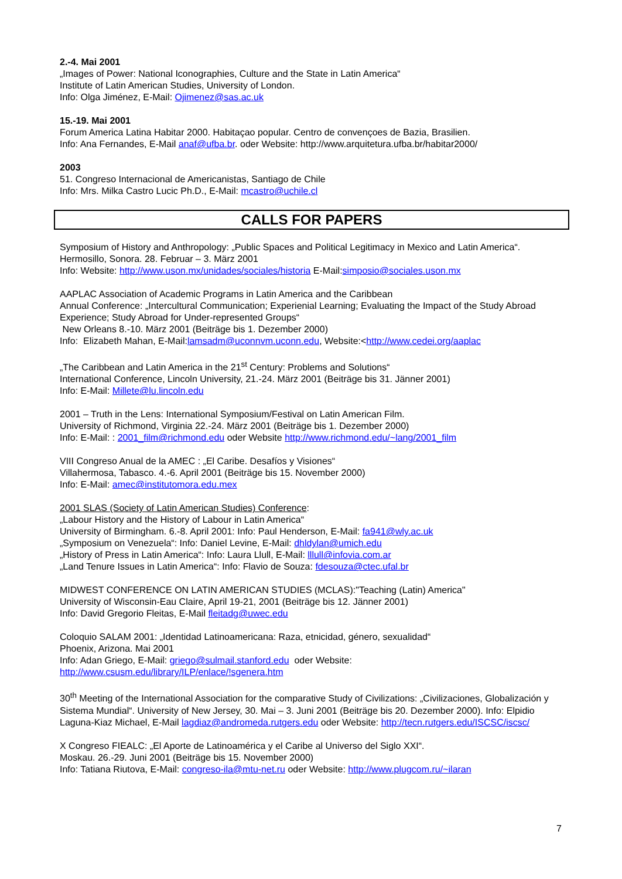2.-4. Mai 2001
„Images of Power: National Iconographies, Culture and the State in Latin America“
Institute of Latin American Studies, University of London.
Info: Olga Jiménez, E-Mail: Ojimenez@sas.ac.uk
15.-19. Mai 2001
Forum America Latina Habitar 2000. Habitaçao popular. Centro de convençoes de Bazia, Brasilien.
Info: Ana Fernandes, E-Mail anaf@ufba.br. oder Website: http://www.arquitetura.ufba.br/habitar2000/
2003
51. Congreso Internacional de Americanistas, Santiago de Chile
Info: Mrs. Milka Castro Lucic Ph.D., E-Mail: mcastro@uchile.cl
CALLS FOR PAPERS
Symposium of History and Anthropology: „Public Spaces and Political Legitimacy in Mexico and Latin America“. Hermosillo, Sonora. 28. Februar – 3. März 2001
Info: Website: http://www.uson.mx/unidades/sociales/historia E-Mail:simposio@sociales.uson.mx
AAPLAC Association of Academic Programs in Latin America and the Caribbean
Annual Conference: „Intercultural Communication; Experienial Learning; Evaluating the Impact of the Study Abroad Experience; Study Abroad for Under-represented Groups“
New Orleans 8.-10. März 2001 (Beiträge bis 1. Dezember 2000)
Info: Elizabeth Mahan, E-Mail:lamsadm@uconnvm.uconn.edu, Website:<http://www.cedei.org/aaplac
„The Caribbean and Latin America in the 21<sup>st</sup> Century: Problems and Solutions“
International Conference, Lincoln University, 21.-24. März 2001 (Beiträge bis 31. Jänner 2001)
Info: E-Mail: Millete@lu.lincoln.edu
2001 – Truth in the Lens: International Symposium/Festival on Latin American Film.
University of Richmond, Virginia 22.-24. März 2001 (Beiträge bis 1. Dezember 2000)
Info: E-Mail: : 2001_film@richmond.edu oder Website http://www.richmond.edu/~lang/2001_film
VIII Congreso Anual de la AMEC : „El Caribe. Desafíos y Visiones“
Villahermosa, Tabasco. 4.-6. April 2001 (Beiträge bis 15. November 2000)
Info: E-Mail: amec@institutomora.edu.mex
2001 SLAS (Society of Latin American Studies) Conference:
„Labour History and the History of Labour in Latin America“
University of Birmingham. 6.-8. April 2001: Info: Paul Henderson, E-Mail: fa941@wly.ac.uk
„Symposium on Venezuela“: Info: Daniel Levine, E-Mail: dhldylan@umich.edu
„History of Press in Latin America“: Info: Laura Llull, E-Mail: lllull@infovia.com.ar
„Land Tenure Issues in Latin America“: Info: Flavio de Souza: fdesouza@ctec.ufal.br
MIDWEST CONFERENCE ON LATIN AMERICAN STUDIES (MCLAS):"Teaching (Latin) America"
University of Wisconsin-Eau Claire, April 19-21, 2001 (Beiträge bis 12. Jänner 2001)
Info: David Gregorio Fleitas, E-Mail fleitadg@uwec.edu
Coloquio SALAM 2001: „Identidad Latinoamericana: Raza, etnicidad, género, sexualidad“
Phoenix, Arizona. Mai 2001
Info: Adan Griego, E-Mail: griego@sulmail.stanford.edu oder Website:
http://www.csusm.edu/library/ILP/enlace/!sgenera.htm
30<sup>th</sup> Meeting of the International Association for the comparative Study of Civilizations: „Civilizaciones, Globalización y Sistema Mundial“. University of New Jersey, 30. Mai – 3. Juni 2001 (Beiträge bis 20. Dezember 2000). Info: Elpidio Laguna-Kiaz Michael, E-Mail lagdiaz@andromeda.rutgers.edu oder Website: http://tecn.rutgers.edu/ISCSC/iscsc/
X Congreso FIEALC: „El Aporte de Latinoamérica y el Caribe al Universo del Siglo XXI“.
Moskau. 26.-29. Juni 2001 (Beiträge bis 15. November 2000)
Info: Tatiana Riutova, E-Mail: congreso-ila@mtu-net.ru oder Website: http://www.plugcom.ru/~ilaran
7